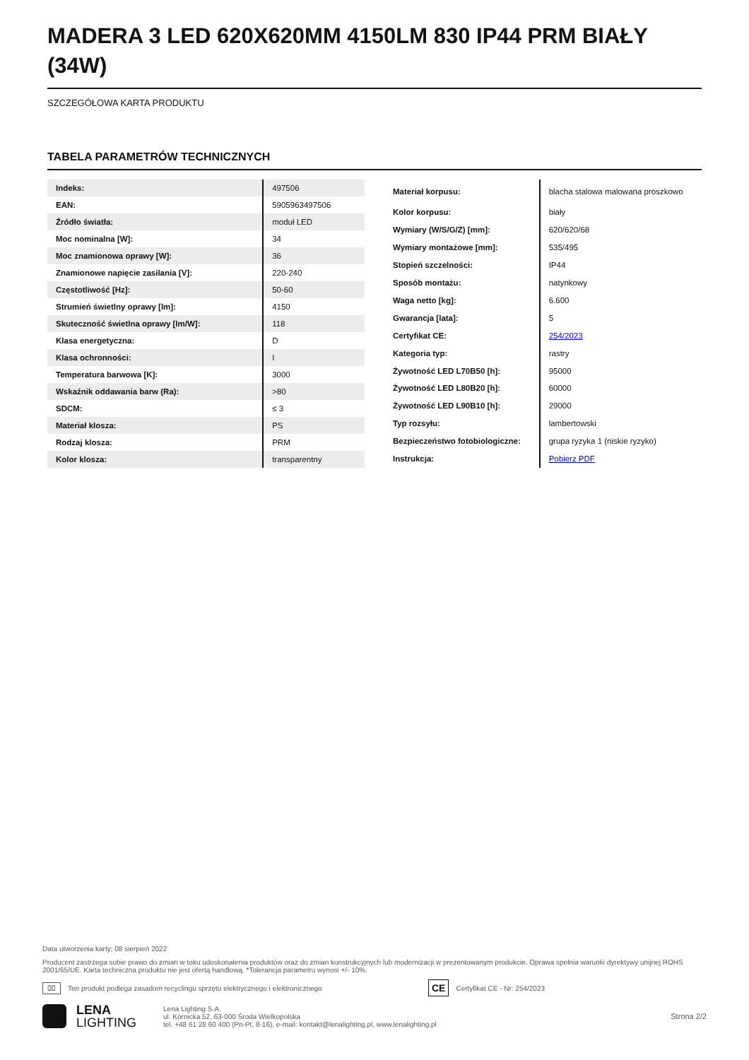MADERA 3 LED 620X620MM 4150LM 830 IP44 PRM BIAŁY (34W)
SZCZEGÓŁOWA KARTA PRODUKTU
TABELA PARAMETRÓW TECHNICZNYCH
| Indeks: | 497506 |
| EAN: | 5905963497506 |
| Źródło światła: | moduł LED |
| Moc nominalna [W]: | 34 |
| Moc znamionowa oprawy [W]: | 36 |
| Znamionowe napięcie zasilania [V]: | 220-240 |
| Częstotliwość [Hz]: | 50-60 |
| Strumień świetlny oprawy [lm]: | 4150 |
| Skuteczność świetlna oprawy [lm/W]: | 118 |
| Klasa energetyczna: | D |
| Klasa ochronności: | I |
| Temperatura barwowa [K]: | 3000 |
| Wskaźnik oddawania barw (Ra): | >80 |
| SDCM: | ≤ 3 |
| Materiał klosza: | PS |
| Rodzaj klosza: | PRM |
| Kolor klosza: | transparentny |
| Materiał korpusu: | blacha stalowa malowana proszkowo |
| Kolor korpusu: | biały |
| Wymiary (W/S/G/Z) [mm]: | 620/620/68 |
| Wymiary montażowe [mm]: | 535/495 |
| Stopień szczelności: | IP44 |
| Sposób montażu: | natynkowy |
| Waga netto [kg]: | 6.600 |
| Gwarancja [lata]: | 5 |
| Certyfikat CE: | 254/2023 |
| Kategoria typ: | rastry |
| Żywotność LED L70B50 [h]: | 95000 |
| Żywotność LED L80B20 [h]: | 60000 |
| Żywotność LED L90B10 [h]: | 29000 |
| Typ rozsyłu: | lambertowski |
| Bezpieczeństwo fotobiologiczne: | grupa ryzyka 1 (niskie ryzyko) |
| Instrukcja: | Pobierz PDF |
Data utworzenia karty: 08 sierpień 2022
Producent zastrzega sobie prawo do zmian w toku udoskonalenia produktów oraz do zmian konstrukcyjnych lub modernizacji w prezentowanym produkcie. Oprawa spełnia warunki dyrektywy unijnej ROHS 2001/65/UE. Karta techniczna produktu nie jest ofertą handlową. *Tolerancja parametru wynosi +/- 10%.
⌧ Ten produkt podlega zasadom recyclingu sprzętu elektrycznego i elektronicznego CE Certyfikat CE - Nr: 254/2023
LENA
LIGHTING
Lena Lighting S.A.
ul. Kórnicka 52, 63-000 Środa Wielkopolska
tel. +48 61 28 60 400 (Pn-Pt, 8-16), e-mail: kontakt@lenalighting.pl, www.lenalighting.pl
Strona 2/2